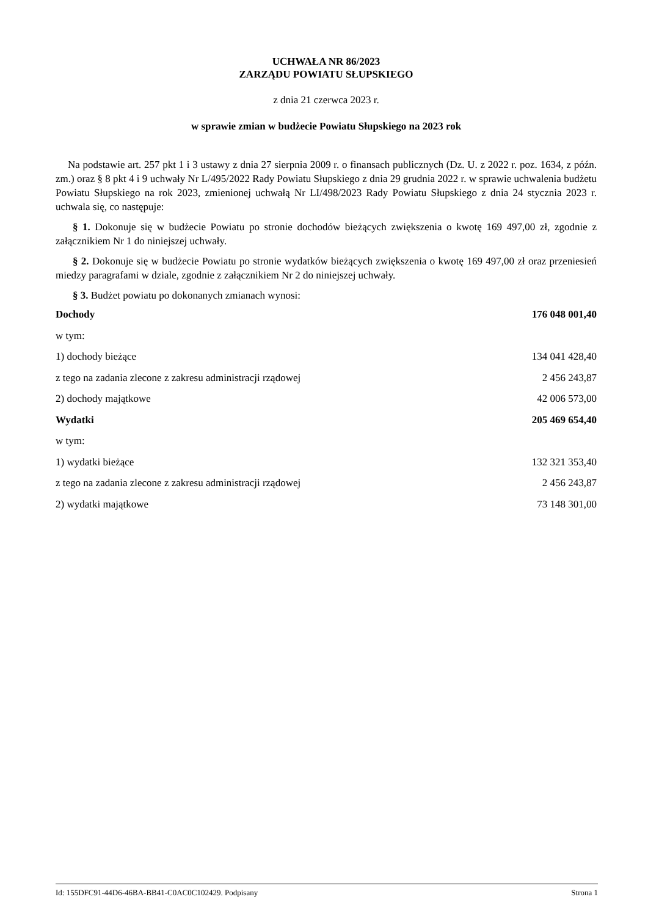UCHWAŁA NR 86/2023
ZARZĄDU POWIATU SŁUPSKIEGO
z dnia 21 czerwca 2023 r.
w sprawie zmian w budżecie Powiatu Słupskiego na 2023 rok
Na podstawie art. 257 pkt 1 i 3 ustawy z dnia 27 sierpnia 2009 r. o finansach publicznych (Dz. U. z 2022 r. poz. 1634, z późn. zm.) oraz § 8 pkt 4 i 9 uchwały Nr L/495/2022 Rady Powiatu Słupskiego z dnia 29 grudnia 2022 r. w sprawie uchwalenia budżetu Powiatu Słupskiego na rok 2023, zmienionej uchwałą Nr LI/498/2023 Rady Powiatu Słupskiego z dnia 24 stycznia 2023 r. uchwala się, co następuje:
§ 1. Dokonuje się w budżecie Powiatu po stronie dochodów bieżących zwiększenia o kwotę 169 497,00 zł, zgodnie z załącznikiem Nr 1 do niniejszej uchwały.
§ 2. Dokonuje się w budżecie Powiatu po stronie wydatków bieżących zwiększenia o kwotę 169 497,00 zł oraz przeniesień miedzy paragrafami w dziale, zgodnie z załącznikiem Nr 2 do niniejszej uchwały.
§ 3. Budżet powiatu po dokonanych zmianach wynosi:
| Dochody | 176 048 001,40 |
| w tym: | |
| 1) dochody bieżące | 134 041 428,40 |
| z tego na zadania zlecone z zakresu administracji rządowej | 2 456 243,87 |
| 2) dochody majątkowe | 42 006 573,00 |
| Wydatki | 205 469 654,40 |
| w tym: | |
| 1) wydatki bieżące | 132 321 353,40 |
| z tego na zadania zlecone z zakresu administracji rządowej | 2 456 243,87 |
| 2) wydatki majątkowe | 73 148 301,00 |
Id: 155DFC91-44D6-46BA-BB41-C0AC0C102429. Podpisany Strona 1